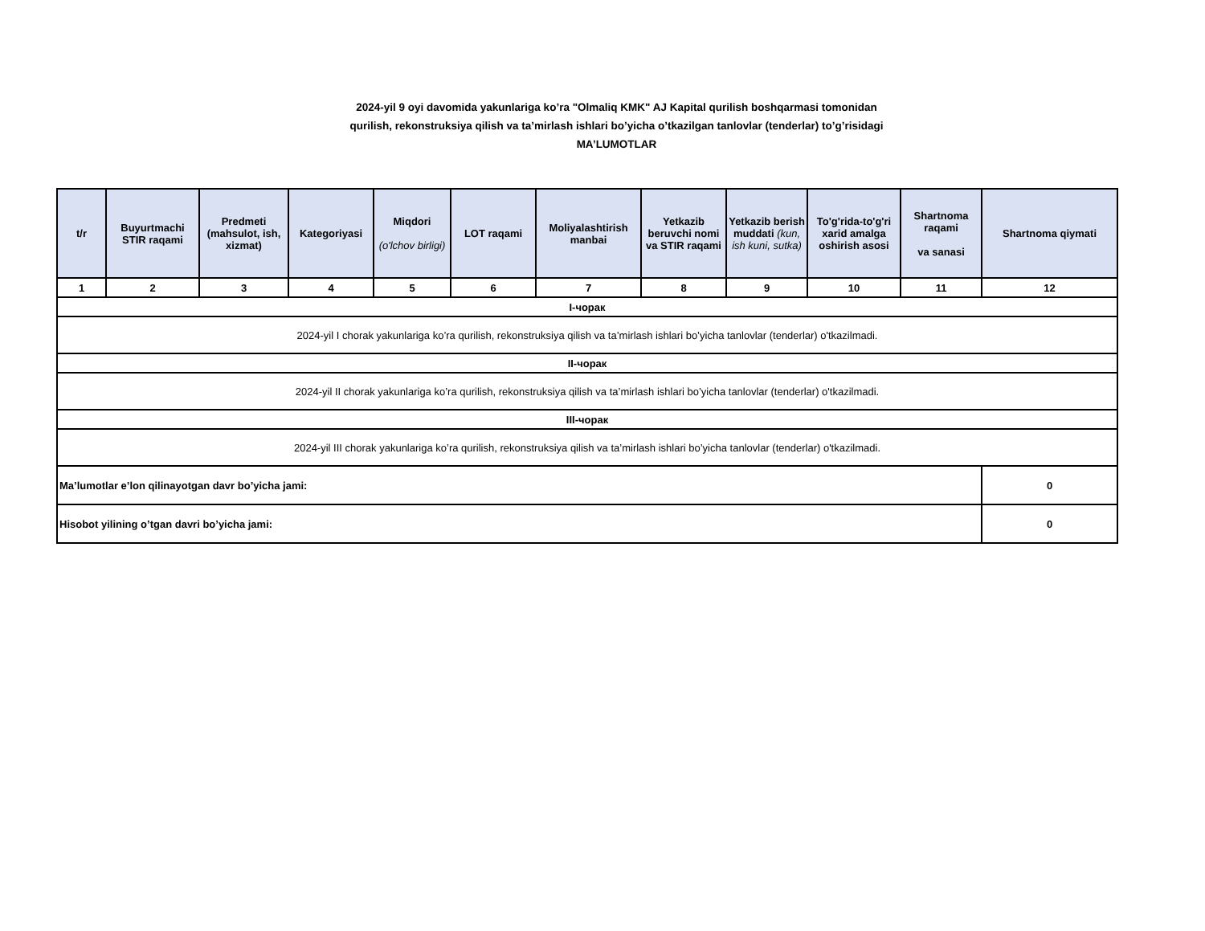2024-yil 9 oyi davomida yakunlariga ko’ra "Olmaliq KMK" AJ Kapital qurilish boshqarmasi tomonidan
qurilish, rekonstruksiya qilish va ta’mirlash ishlari bo’yicha o’tkazilgan tanlovlar (tenderlar) to’g’risidagi
MA’LUMOTLAR
| t/r | Buyurtmachi STIR raqami | Predmeti (mahsulot, ish, xizmat) | Kategoriyasi | Miqdori (o'lchov birligi) | LOT raqami | Moliyalashtirish manbai | Yetkazib beruvchi nomi va STIR raqami | Yetkazib berish muddati (kun, ish kuni, sutka) | To'g'rida-to'g'ri xarid amalga oshirish asosi | Shartnoma raqami va sanasi | Shartnoma qiymati |
| --- | --- | --- | --- | --- | --- | --- | --- | --- | --- | --- | --- |
| 1 | 2 | 3 | 4 | 5 | 6 | 7 | 8 | 9 | 10 | 11 | 12 |
| I-чорак | | | | | | | | | | | |
| 2024-yil I chorak yakunlariga ko’ra qurilish, rekonstruksiya qilish va ta’mirlash ishlari bo’yicha tanlovlar (tenderlar) o'tkazilmadi. | | | | | | | | | | | |
| II-чорак | | | | | | | | | | | |
| 2024-yil II chorak yakunlariga ko’ra qurilish, rekonstruksiya qilish va ta’mirlash ishlari bo’yicha tanlovlar (tenderlar) o'tkazilmadi. | | | | | | | | | | | |
| III-чорак | | | | | | | | | | | |
| 2024-yil III chorak yakunlariga ko’ra qurilish, rekonstruksiya qilish va ta’mirlash ishlari bo’yicha tanlovlar (tenderlar) o'tkazilmadi. | | | | | | | | | | | |
| Ma’lumotlar e’lon qilinayotgan davr bo’yicha jami: | | | | | | | | | | | 0 |
| Hisobot yilining o’tgan davri bo’yicha jami: | | | | | | | | | | | 0 |